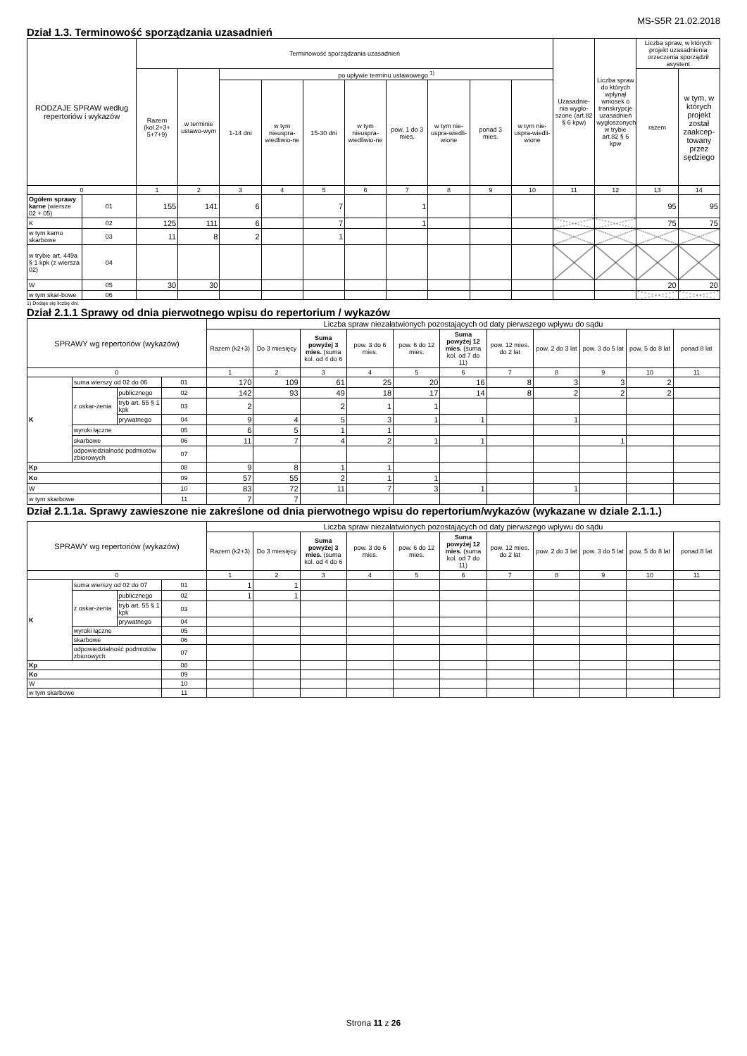MS-S5R 21.02.2018
Dział 1.3. Terminowość sporządzania uzasadnień
| RODZAJE SPRAW według repertoriów i wykazów | | Terminowość sporządzania uzasadnień | | | | | | | | | | Uzasadnie-nia wygło-szone (art.82 § 6 kpw) | Liczba spraw do których wpłynął wniosek o transkrypcje uzasadnień wygłoszonych w trybie art.82 § 6 kpw | Liczba spraw, w których projekt uzasadnienia orzeczenia sporządził asystent | |
| --- | --- | --- | --- | --- | --- | --- | --- | --- | --- | --- | --- | --- | --- | --- | --- |
| | | Razem (kol.2+3+ 5+7+9) | w terminie ustawo-wym | po upływie terminu ustawowego <sup>1)</sup> | | | | | | | | | | razem | w tym, w których projekt został zaakcep-towany przez sędziego |
| | | | | 1-14 dni | w tym nieuspra-wiedliwio-ne | 15-30 dni | w tym nieuspra-wiedliwio-ne | pow. 1 do 3 mies. | w tym nie-uspra-wiedli-wione | ponad 3 mies. | w tym nie-uspra-wiedli-wione | | | | |
| 0 | | 1 | 2 | 3 | 4 | 5 | 6 | 7 | 8 | 9 | 10 | 11 | 12 | 13 | 14 |
| Ogółem sprawy karne (wiersze 02 + 05) | 01 | 155 | 141 | 6 | | 7 | | 1 | | | | | | 95 | 95 |
| K | 02 | 125 | 111 | 6 | | 7 | | 1 | | | | | | 75 | 75 |
| w tym karno skarbowe | 03 | 11 | 8 | 2 | | 1 | | | | | | | | | |
| w trybie art. 449a § 1 kpk (z wiersza 02) | 04 | | | | | | | | | | | | | | |
| W | 05 | 30 | 30 | | | | | | | | | | | 20 | 20 |
| w tym skar-bowe | 06 | | | | | | | | | | | | | | |
1) Dodaje się liczbę dni.
Dział 2.1.1 Sprawy od dnia pierwotnego wpisu do repertorium / wykazów
| SPRAWY wg repertoriów (wykazów) | | | | Liczba spraw niezałatwionych pozostających od daty pierwszego wpływu do sądu | | | | | | | | | | |
| --- | --- | --- | --- | --- | --- | --- | --- | --- | --- | --- | --- | --- | --- | --- |
| | | | | Razem (k2+3) | Do 3 miesięcy | Suma powyżej 3 mies. (suma kol. od 4 do 6 | pow. 3 do 6 mies. | pow. 6 do 12 mies. | Suma powyżej 12 mies. (suma kol. od 7 do 11) | pow. 12 mies. do 2 lat | pow. 2 do 3 lat | pow. 3 do 5 lat | pow. 5 do 8 lat | ponad 8 lat |
| 0 | | | | 1 | 2 | 3 | 4 | 5 | 6 | 7 | 8 | 9 | 10 | 11 |
| K | suma wierszy od 02 do 06 | | 01 | 170 | 109 | 61 | 25 | 20 | 16 | 8 | 3 | 3 | 2 | |
| | z oskar-żenia | publicznego | 02 | 142 | 93 | 49 | 18 | 17 | 14 | 8 | 2 | 2 | 2 | |
| | | tryb art. 55 § 1 kpk | 03 | 2 | | 2 | 1 | 1 | | | | | | |
| | | prywatnego | 04 | 9 | 4 | 5 | 3 | 1 | 1 | | 1 | | | |
| | wyroki łączne | | 05 | 6 | 5 | 1 | 1 | | | | | | | |
| | skarbowe | | 06 | 11 | 7 | 4 | 2 | 1 | 1 | | | 1 | | |
| | odpowiedzialność podmiotów zbiorowych | | 07 | | | | | | | | | | | |
| Kp | | | 08 | 9 | 8 | 1 | 1 | | | | | | | |
| Ko | | | 09 | 57 | 55 | 2 | 1 | 1 | | | | | | |
| W | | | 10 | 83 | 72 | 11 | 7 | 3 | 1 | | 1 | | | |
| w tym skarbowe | | | 11 | 7 | 7 | | | | | | | | | |
Dział 2.1.1a. Sprawy zawieszone nie zakreślone od dnia pierwotnego wpisu do repertorium/wykazów (wykazane w dziale 2.1.1.)
| SPRAWY wg repertoriów (wykazów) | | | | Liczba spraw niezałatwionych pozostających od daty pierwszego wpływu do sądu | | | | | | | | | | |
| --- | --- | --- | --- | --- | --- | --- | --- | --- | --- | --- | --- | --- | --- | --- |
| | | | | Razem (k2+3) | Do 3 miesięcy | Suma powyżej 3 mies. (suma kol. od 4 do 6 | pow. 3 do 6 mies. | pow. 6 do 12 mies. | Suma powyżej 12 mies. (suma kol. od 7 do 11) | pow. 12 mies. do 2 lat | pow. 2 do 3 lat | pow. 3 do 5 lat | pow. 5 do 8 lat | ponad 8 lat |
| 0 | | | | 1 | 2 | 3 | 4 | 5 | 6 | 7 | 8 | 9 | 10 | 11 |
| K | suma wierszy od 02 do 07 | | 01 | 1 | 1 | | | | | | | | | |
| | z oskar-żenia | publicznego | 02 | 1 | 1 | | | | | | | | | |
| | | tryb art. 55 § 1 kpk | 03 | | | | | | | | | | | |
| | | prywatnego | 04 | | | | | | | | | | | |
| | wyroki łączne | | 05 | | | | | | | | | | | |
| | skarbowe | | 06 | | | | | | | | | | | |
| | odpowiedzialność podmiotów zbiorowych | | 07 | | | | | | | | | | | |
| Kp | | | 08 | | | | | | | | | | | |
| Ko | | | 09 | | | | | | | | | | | |
| W | | | 10 | | | | | | | | | | | |
| w tym skarbowe | | | 11 | | | | | | | | | | | |
Strona 11 z 26